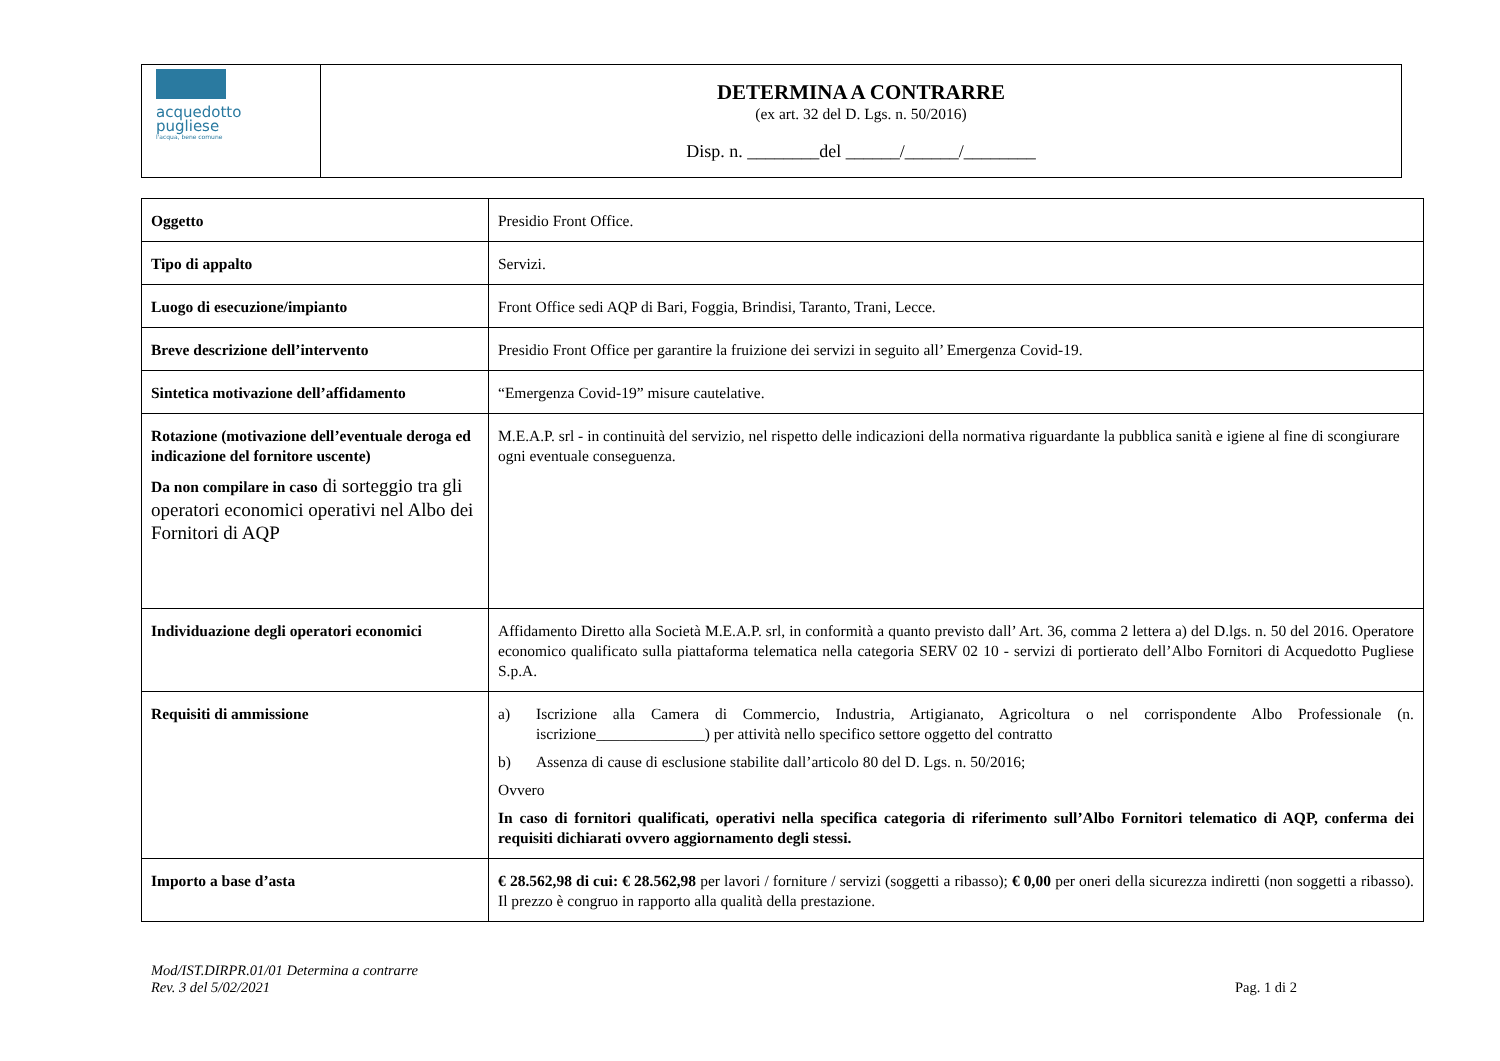| acquedotto pugliese l'acqua, bene comune | DETERMINA A CONTRARRE (ex art. 32 del D. Lgs. n. 50/2016) Disp. n. ________del ______/______/________ |
| Oggetto | Presidio Front Office. |
| Tipo di appalto | Servizi. |
| Luogo di esecuzione/impianto | Front Office sedi AQP di Bari, Foggia, Brindisi, Taranto, Trani, Lecce. |
| Breve descrizione dell’intervento | Presidio Front Office per garantire la fruizione dei servizi in seguito all’ Emergenza Covid-19. |
| Sintetica motivazione dell’affidamento | “Emergenza Covid-19” misure cautelative. |
| Rotazione (motivazione dell’eventuale deroga ed indicazione del fornitore uscente) Da non compilare in caso di sorteggio tra gli operatori economici operativi nel Albo dei Fornitori di AQP | M.E.A.P. srl - in continuità del servizio, nel rispetto delle indicazioni della normativa riguardante la pubblica sanità e igiene al fine di scongiurare ogni eventuale conseguenza. |
| Individuazione degli operatori economici | Affidamento Diretto alla Società M.E.A.P. srl, in conformità a quanto previsto dall’ Art. 36, comma 2 lettera a) del D.lgs. n. 50 del 2016. Operatore economico qualificato sulla piattaforma telematica nella categoria SERV 02 10 - servizi di portierato dell’Albo Fornitori di Acquedotto Pugliese S.p.A. |
| Requisiti di ammissione | a) Iscrizione alla Camera di Commercio, Industria, Artigianato, Agricoltura o nel corrispondente Albo Professionale (n. iscrizione______________) per attività nello specifico settore oggetto del contratto b) Assenza di cause di esclusione stabilite dall’articolo 80 del D. Lgs. n. 50/2016; Ovvero In caso di fornitori qualificati, operativi nella specifica categoria di riferimento sull’Albo Fornitori telematico di AQP, conferma dei requisiti dichiarati ovvero aggiornamento degli stessi. |
| Importo a base d’asta | € 28.562,98 di cui: € 28.562,98 per lavori / forniture / servizi (soggetti a ribasso); € 0,00 per oneri della sicurezza indiretti (non soggetti a ribasso). Il prezzo è congruo in rapporto alla qualità della prestazione. |
Mod/IST.DIRPR.01/01 Determina a contrarre
Rev. 3 del 5/02/2021
Pag. 1 di 2